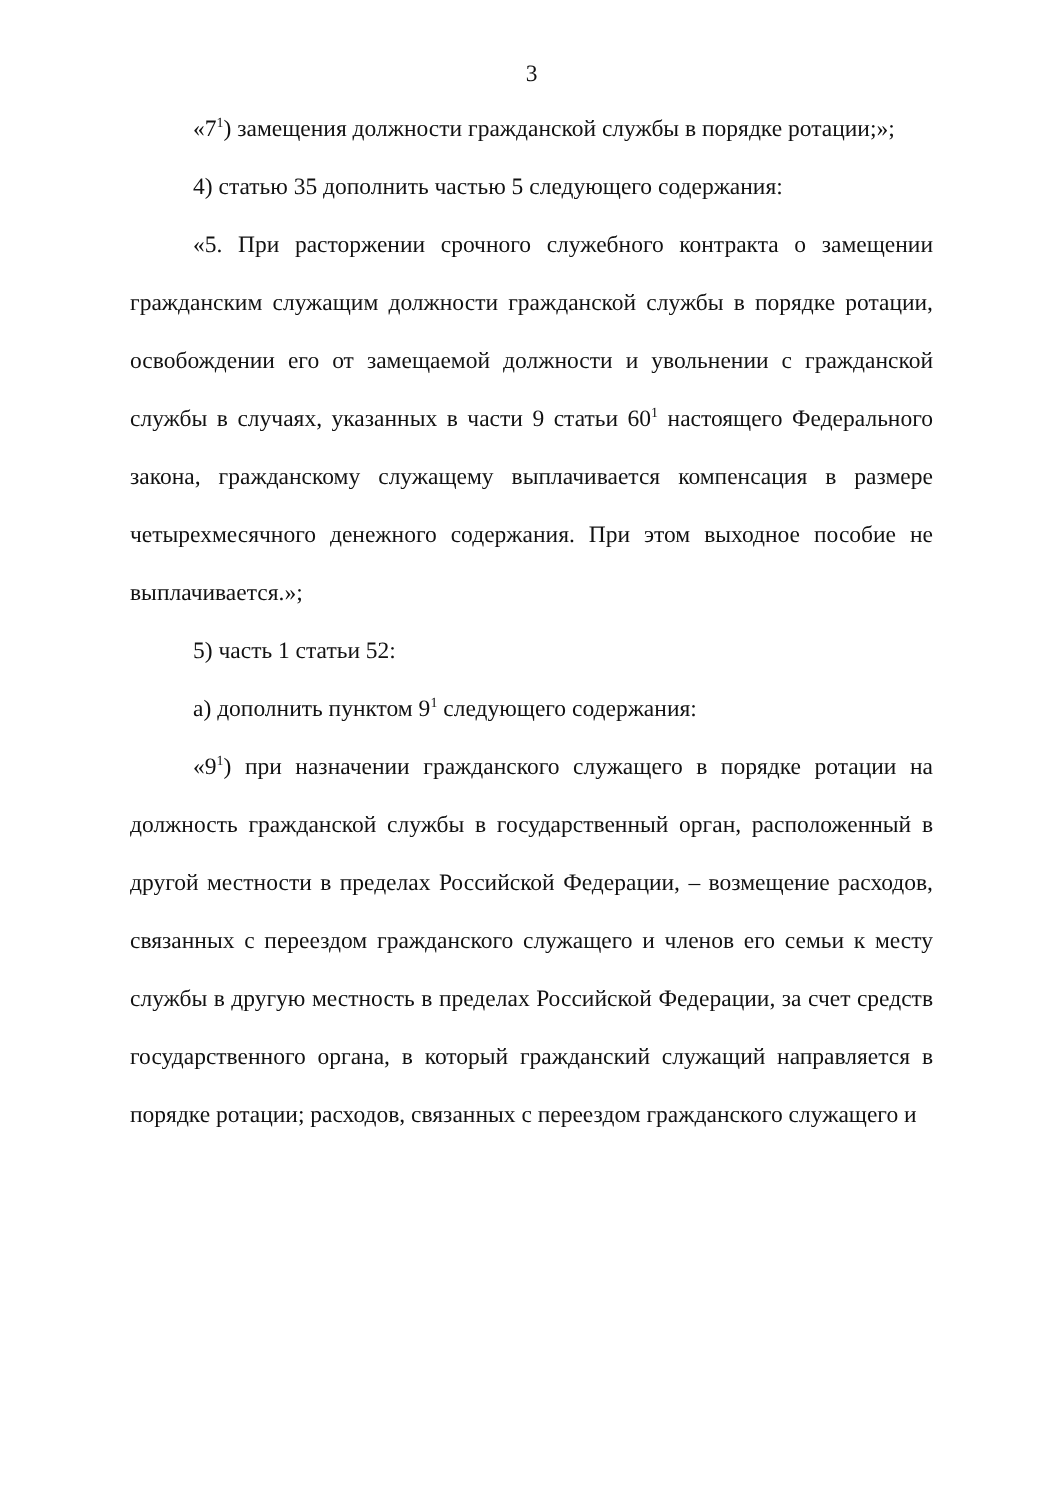3
«7<sup>1</sup>) замещения должности гражданской службы в порядке ротации;»;
4) статью 35 дополнить частью 5 следующего содержания:
«5. При расторжении срочного служебного контракта о замещении гражданским служащим должности гражданской службы в порядке ротации, освобождении его от замещаемой должности и увольнении с гражданской службы в случаях, указанных в части 9 статьи 60<sup>1</sup> настоящего Федерального закона, гражданскому служащему выплачивается компенсация в размере четырехмесячного денежного содержания. При этом выходное пособие не выплачивается.»;
5) часть 1 статьи 52:
а) дополнить пунктом 9<sup>1</sup> следующего содержания:
«9<sup>1</sup>) при назначении гражданского служащего в порядке ротации на должность гражданской службы в государственный орган, расположенный в другой местности в пределах Российской Федерации, – возмещение расходов, связанных с переездом гражданского служащего и членов его семьи к месту службы в другую местность в пределах Российской Федерации, за счет средств государственного органа, в который гражданский служащий направляется в порядке ротации; расходов, связанных с переездом гражданского служащего и